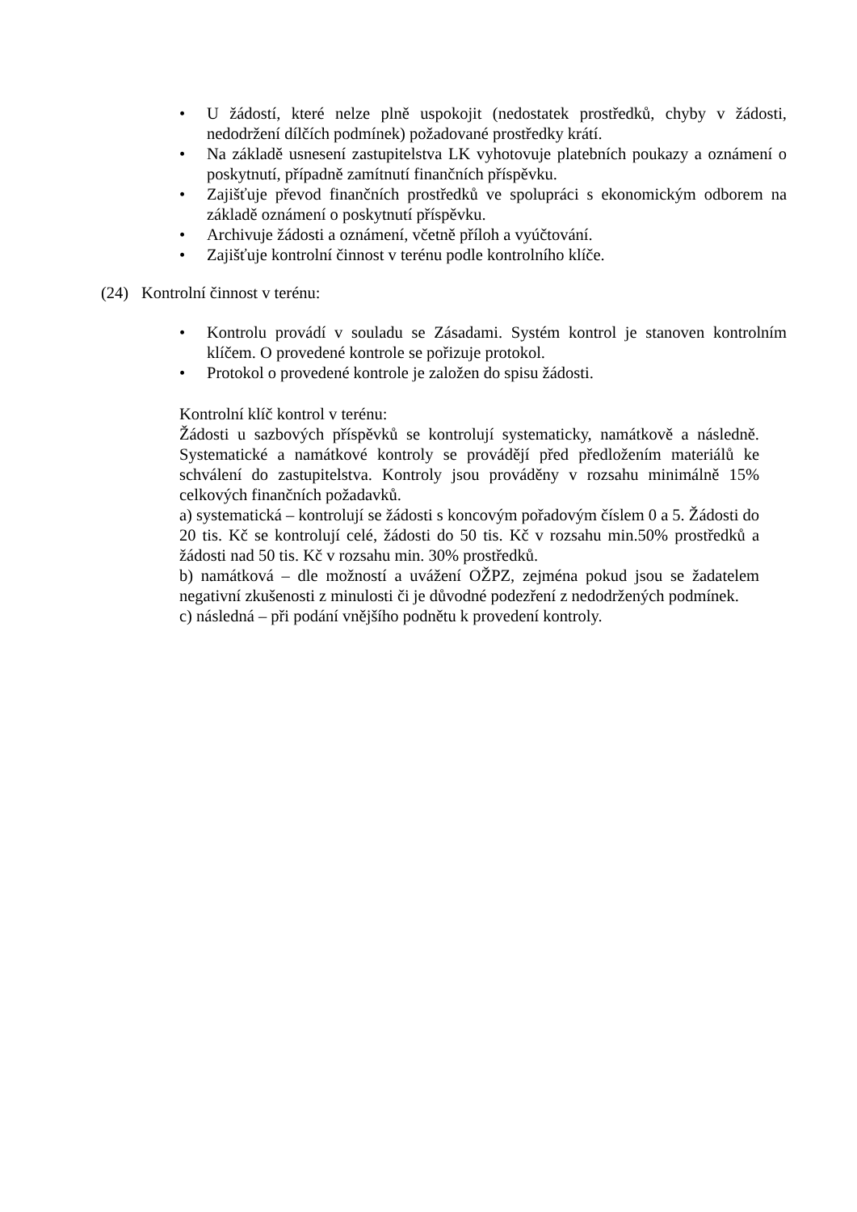• U žádostí, které nelze plně uspokojit (nedostatek prostředků, chyby v žádosti, nedodržení dílčích podmínek) požadované prostředky krátí.
• Na základě usnesení zastupitelstva LK vyhotovuje platebních poukazy a oznámení o poskytnutí, případně zamítnutí finančních příspěvku.
• Zajišťuje převod finančních prostředků ve spolupráci s ekonomickým odborem na základě oznámení o poskytnutí příspěvku.
• Archivuje žádosti a oznámení, včetně příloh a vyúčtování.
• Zajišťuje kontrolní činnost v terénu podle kontrolního klíče.
(24) Kontrolní činnost v terénu:
• Kontrolu provádí v souladu se Zásadami. Systém kontrol je stanoven kontrolním klíčem. O provedené kontrole se pořizuje protokol.
• Protokol o provedené kontrole je založen do spisu žádosti.
Kontrolní klíč kontrol v terénu:
Žádosti u sazbových příspěvků se kontrolují systematicky, namátkově a následně. Systematické a namátkové kontroly se provádějí před předložením materiálů ke schválení do zastupitelstva. Kontroly jsou prováděny v rozsahu minimálně 15% celkových finančních požadavků.
a) systematická – kontrolují se žádosti s koncovým pořadovým číslem 0 a 5. Žádosti do 20 tis. Kč se kontrolují celé, žádosti do 50 tis. Kč v rozsahu min.50% prostředků a žádosti nad 50 tis. Kč v rozsahu min. 30% prostředků.
b) namátková – dle možností a uvážení OŽPZ, zejména pokud jsou se žadatelem negativní zkušenosti z minulosti či je důvodné podezření z nedodržených podmínek.
c) následná – při podání vnějšího podnětu k provedení kontroly.